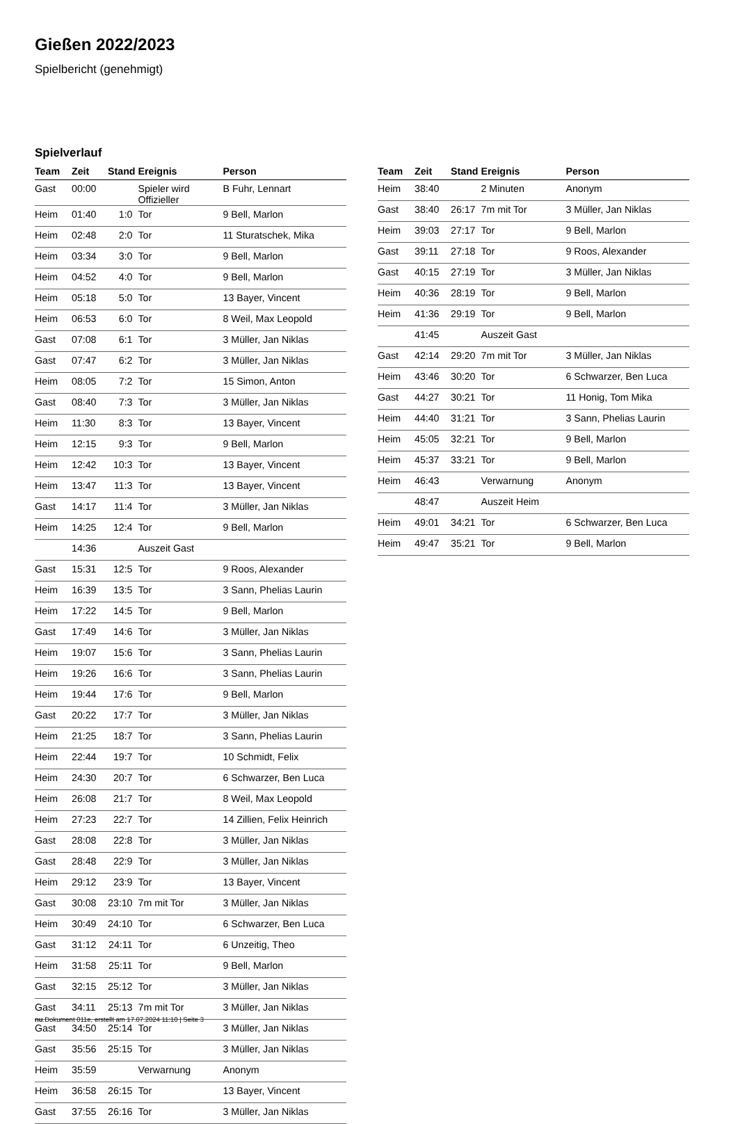Gießen 2022/2023
Spielbericht (genehmigt)
Spielverlauf
| Team | Zeit | Stand | Ereignis | Person |
| --- | --- | --- | --- | --- |
| Gast | 00:00 | | Spieler wird Offizieller | B Fuhr, Lennart |
| Heim | 01:40 | 1:0 | Tor | 9 Bell, Marlon |
| Heim | 02:48 | 2:0 | Tor | 11 Sturatschek, Mika |
| Heim | 03:34 | 3:0 | Tor | 9 Bell, Marlon |
| Heim | 04:52 | 4:0 | Tor | 9 Bell, Marlon |
| Heim | 05:18 | 5:0 | Tor | 13 Bayer, Vincent |
| Heim | 06:53 | 6:0 | Tor | 8 Weil, Max Leopold |
| Gast | 07:08 | 6:1 | Tor | 3 Müller, Jan Niklas |
| Gast | 07:47 | 6:2 | Tor | 3 Müller, Jan Niklas |
| Heim | 08:05 | 7:2 | Tor | 15 Simon, Anton |
| Gast | 08:40 | 7:3 | Tor | 3 Müller, Jan Niklas |
| Heim | 11:30 | 8:3 | Tor | 13 Bayer, Vincent |
| Heim | 12:15 | 9:3 | Tor | 9 Bell, Marlon |
| Heim | 12:42 | 10:3 | Tor | 13 Bayer, Vincent |
| Heim | 13:47 | 11:3 | Tor | 13 Bayer, Vincent |
| Gast | 14:17 | 11:4 | Tor | 3 Müller, Jan Niklas |
| Heim | 14:25 | 12:4 | Tor | 9 Bell, Marlon |
| | 14:36 | | Auszeit Gast | |
| Gast | 15:31 | 12:5 | Tor | 9 Roos, Alexander |
| Heim | 16:39 | 13:5 | Tor | 3 Sann, Phelias Laurin |
| Heim | 17:22 | 14:5 | Tor | 9 Bell, Marlon |
| Gast | 17:49 | 14:6 | Tor | 3 Müller, Jan Niklas |
| Heim | 19:07 | 15:6 | Tor | 3 Sann, Phelias Laurin |
| Heim | 19:26 | 16:6 | Tor | 3 Sann, Phelias Laurin |
| Heim | 19:44 | 17:6 | Tor | 9 Bell, Marlon |
| Gast | 20:22 | 17:7 | Tor | 3 Müller, Jan Niklas |
| Heim | 21:25 | 18:7 | Tor | 3 Sann, Phelias Laurin |
| Heim | 22:44 | 19:7 | Tor | 10 Schmidt, Felix |
| Heim | 24:30 | 20:7 | Tor | 6 Schwarzer, Ben Luca |
| Heim | 26:08 | 21:7 | Tor | 8 Weil, Max Leopold |
| Heim | 27:23 | 22:7 | Tor | 14 Zillien, Felix Heinrich |
| Gast | 28:08 | 22:8 | Tor | 3 Müller, Jan Niklas |
| Gast | 28:48 | 22:9 | Tor | 3 Müller, Jan Niklas |
| Heim | 29:12 | 23:9 | Tor | 13 Bayer, Vincent |
| Gast | 30:08 | 23:10 | 7m mit Tor | 3 Müller, Jan Niklas |
| Heim | 30:49 | 24:10 | Tor | 6 Schwarzer, Ben Luca |
| Gast | 31:12 | 24:11 | Tor | 6 Unzeitig, Theo |
| Heim | 31:58 | 25:11 | Tor | 9 Bell, Marlon |
| Gast | 32:15 | 25:12 | Tor | 3 Müller, Jan Niklas |
| Gast | 34:11 | 25:13 | 7m mit Tor | 3 Müller, Jan Niklas |
| Gast | 34:50 | 25:14 | Tor | 3 Müller, Jan Niklas |
| Gast | 35:56 | 25:15 | Tor | 3 Müller, Jan Niklas |
| Heim | 35:59 | | Verwarnung | Anonym |
| Heim | 36:58 | 26:15 | Tor | 13 Bayer, Vincent |
| Gast | 37:55 | 26:16 | Tor | 3 Müller, Jan Niklas |
| Team | Zeit | Stand | Ereignis | Person |
| --- | --- | --- | --- | --- |
| Heim | 38:40 | | 2 Minuten | Anonym |
| Gast | 38:40 | 26:17 | 7m mit Tor | 3 Müller, Jan Niklas |
| Heim | 39:03 | 27:17 | Tor | 9 Bell, Marlon |
| Gast | 39:11 | 27:18 | Tor | 9 Roos, Alexander |
| Gast | 40:15 | 27:19 | Tor | 3 Müller, Jan Niklas |
| Heim | 40:36 | 28:19 | Tor | 9 Bell, Marlon |
| Heim | 41:36 | 29:19 | Tor | 9 Bell, Marlon |
| | 41:45 | | Auszeit Gast | |
| Gast | 42:14 | 29:20 | 7m mit Tor | 3 Müller, Jan Niklas |
| Heim | 43:46 | 30:20 | Tor | 6 Schwarzer, Ben Luca |
| Gast | 44:27 | 30:21 | Tor | 11 Honig, Tom Mika |
| Heim | 44:40 | 31:21 | Tor | 3 Sann, Phelias Laurin |
| Heim | 45:05 | 32:21 | Tor | 9 Bell, Marlon |
| Heim | 45:37 | 33:21 | Tor | 9 Bell, Marlon |
| Heim | 46:43 | | Verwarnung | Anonym |
| | 48:47 | | Auszeit Heim | |
| Heim | 49:01 | 34:21 | Tor | 6 Schwarzer, Ben Luca |
| Heim | 49:47 | 35:21 | Tor | 9 Bell, Marlon |
nu.Dokument 011e, erstellt am 17.07.2024 11:10 | Seite 3